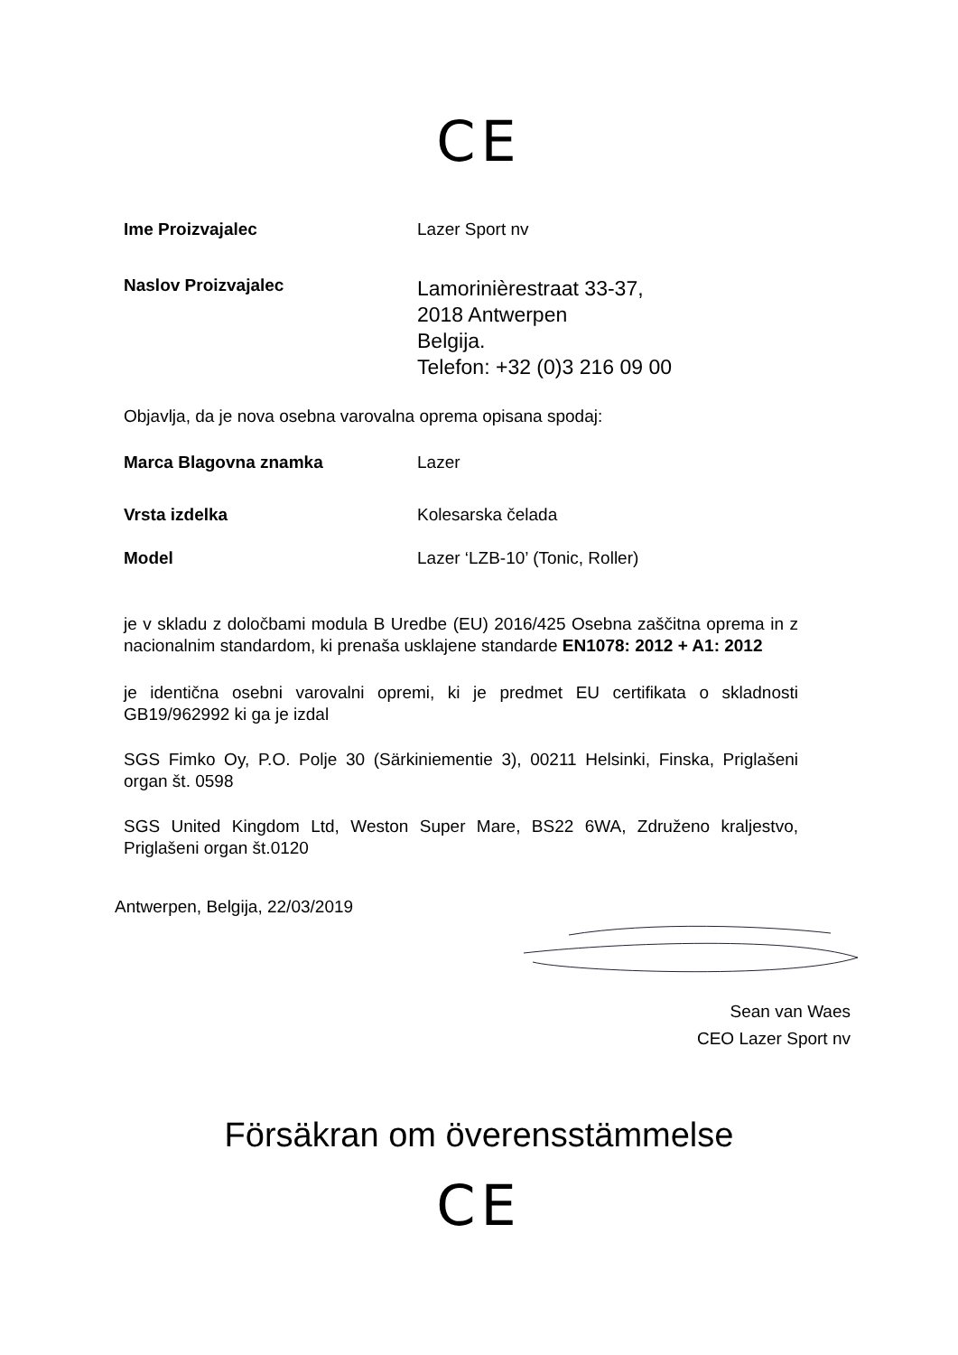CE
Ime Proizvajalec Lazer Sport nv
Naslov Proizvajalec
Lamorinièrestraat 33-37,
2018 Antwerpen
Belgija.
Telefon: +32 (0)3 216 09 00
Objavlja, da je nova osebna varovalna oprema opisana spodaj:
Marca Blagovna znamka Lazer
Vrsta izdelka Kolesarska čelada
Model Lazer ‘LZB-10’ (Tonic, Roller)
je v skladu z določbami modula B Uredbe (EU) 2016/425 Osebna zaščitna oprema in z nacionalnim standardom, ki prenaša usklajene standarde EN1078: 2012 + A1: 2012
je identična osebni varovalni opremi, ki je predmet EU certifikata o skladnosti GB19/962992 ki ga je izdal
SGS Fimko Oy, P.O. Polje 30 (Särkiniementie 3), 00211 Helsinki, Finska, Priglašeni organ št. 0598
SGS United Kingdom Ltd, Weston Super Mare, BS22 6WA, Združeno kraljestvo, Priglašeni organ št.0120
Antwerpen, Belgija, 22/03/2019
Sean van Waes
CEO Lazer Sport nv
Försäkran om överensstämmelse
CE